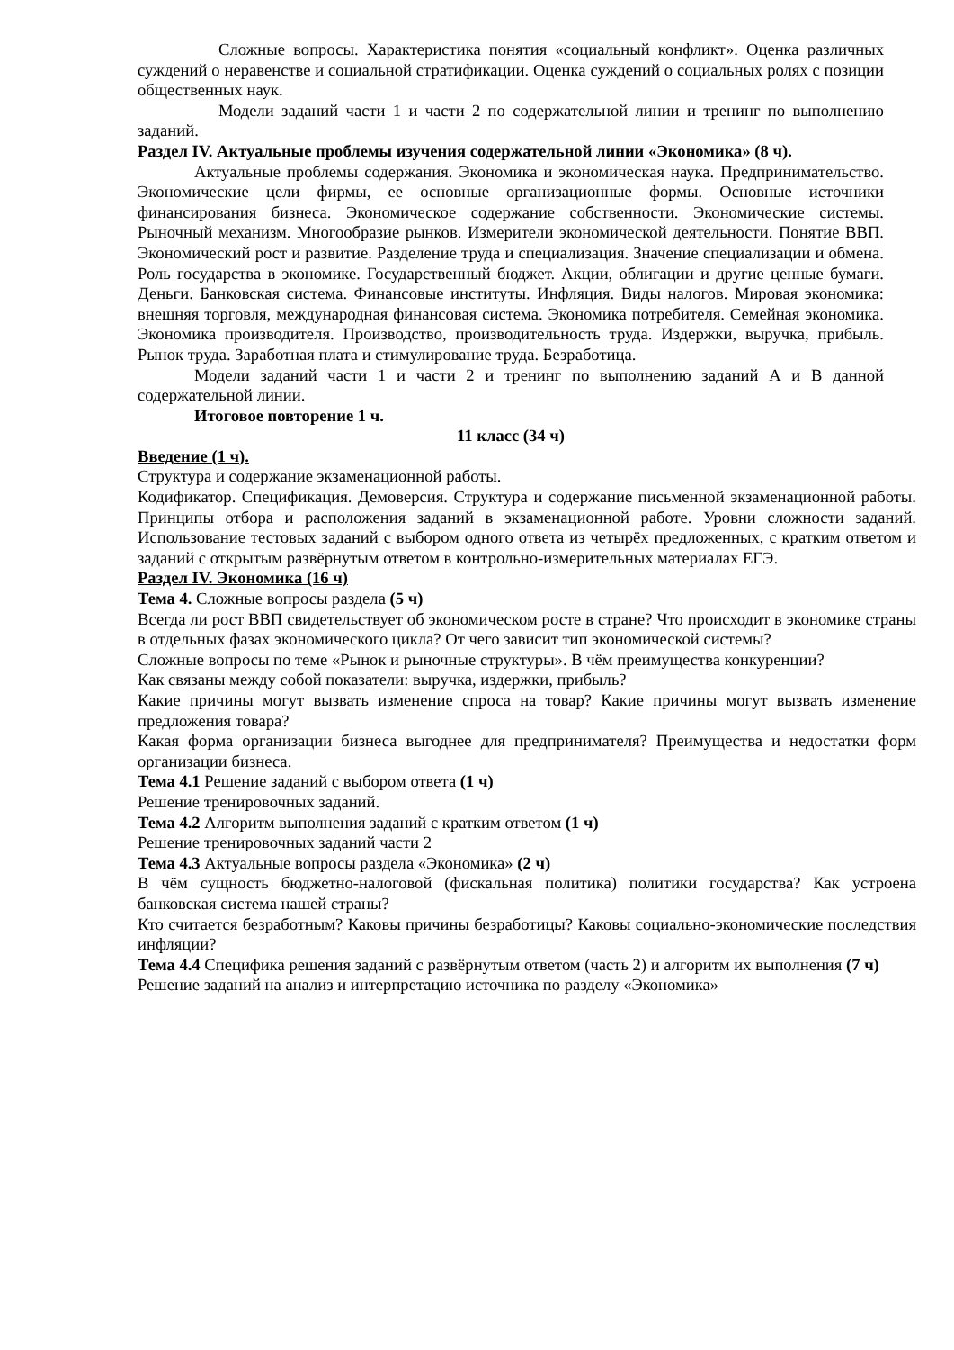Сложные вопросы. Характеристика понятия «социальный конфликт». Оценка различных суждений о неравенстве и социальной стратификации. Оценка суждений о социальных ролях с позиции общественных наук.
Модели заданий части 1 и части 2 по содержательной линии и тренинг по выполнению заданий.
Раздел IV. Актуальные проблемы изучения содержательной линии «Экономика» (8 ч).
Актуальные проблемы содержания. Экономика и экономическая наука. Предпринимательство. Экономические цели фирмы, ее основные организационные формы. Основные источники финансирования бизнеса. Экономическое содержание собственности. Экономические системы. Рыночный механизм. Многообразие рынков. Измерители экономической деятельности. Понятие ВВП. Экономический рост и развитие. Разделение труда и специализация. Значение специализации и обмена. Роль государства в экономике. Государственный бюджет. Акции, облигации и другие ценные бумаги. Деньги. Банковская система. Финансовые институты. Инфляция. Виды налогов. Мировая экономика: внешняя торговля, международная финансовая система. Экономика потребителя. Семейная экономика. Экономика производителя. Производство, производительность труда. Издержки, выручка, прибыль. Рынок труда. Заработная плата и стимулирование труда. Безработица.
Модели заданий части 1 и части 2 и тренинг по выполнению заданий А и В данной содержательной линии.
Итоговое повторение 1 ч.
11 класс (34 ч)
Введение (1 ч).
Структура и содержание экзаменационной работы.
Кодификатор. Спецификация. Демоверсия. Структура и содержание письменной экзаменационной работы. Принципы отбора и расположения заданий в экзаменационной работе. Уровни сложности заданий. Использование тестовых заданий с выбором одного ответа из четырёх предложенных, с кратким ответом и заданий с открытым развёрнутым ответом в контрольно-измерительных материалах ЕГЭ.
Раздел IV. Экономика (16 ч)
Тема 4. Сложные вопросы раздела (5 ч)
Всегда ли рост ВВП свидетельствует об экономическом росте в стране? Что происходит в экономике страны в отдельных фазах экономического цикла? От чего зависит тип экономической системы?
Сложные вопросы по теме «Рынок и рыночные структуры». В чём преимущества конкуренции?
Как связаны между собой показатели: выручка, издержки, прибыль?
Какие причины могут вызвать изменение спроса на товар? Какие причины могут вызвать изменение предложения товара?
Какая форма организации бизнеса выгоднее для предпринимателя? Преимущества и недостатки форм организации бизнеса.
Тема 4.1 Решение заданий с выбором ответа (1 ч)
Решение тренировочных заданий.
Тема 4.2 Алгоритм выполнения заданий с кратким ответом (1 ч)
Решение тренировочных заданий части 2
Тема 4.3 Актуальные вопросы раздела «Экономика» (2 ч)
В чём сущность бюджетно-налоговой (фискальная политика) политики государства? Как устроена банковская система нашей страны?
Кто считается безработным? Каковы причины безработицы? Каковы социально-экономические последствия инфляции?
Тема 4.4 Специфика решения заданий с развёрнутым ответом (часть 2) и алгоритм их выполнения (7 ч)
Решение заданий на анализ и интерпретацию источника по разделу «Экономика»